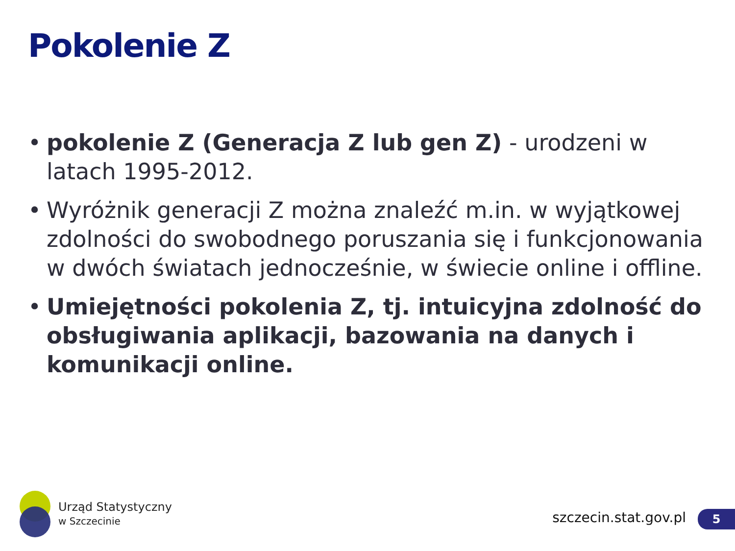Pokolenie Z
• pokolenie Z (Generacja Z lub gen Z) - urodzeni w latach 1995-2012.
• Wyróżnik generacji Z można znaleźć m.in. w wyjątkowej zdolności do swobodnego poruszania się i funkcjonowania w dwóch światach jednocześnie, w świecie online i offline.
• Umiejętności pokolenia Z, tj. intuicyjna zdolność do obsługiwania aplikacji, bazowania na danych i komunikacji online.
Urząd Statystyczny
w Szczecinie
szczecin.stat.gov.pl 5